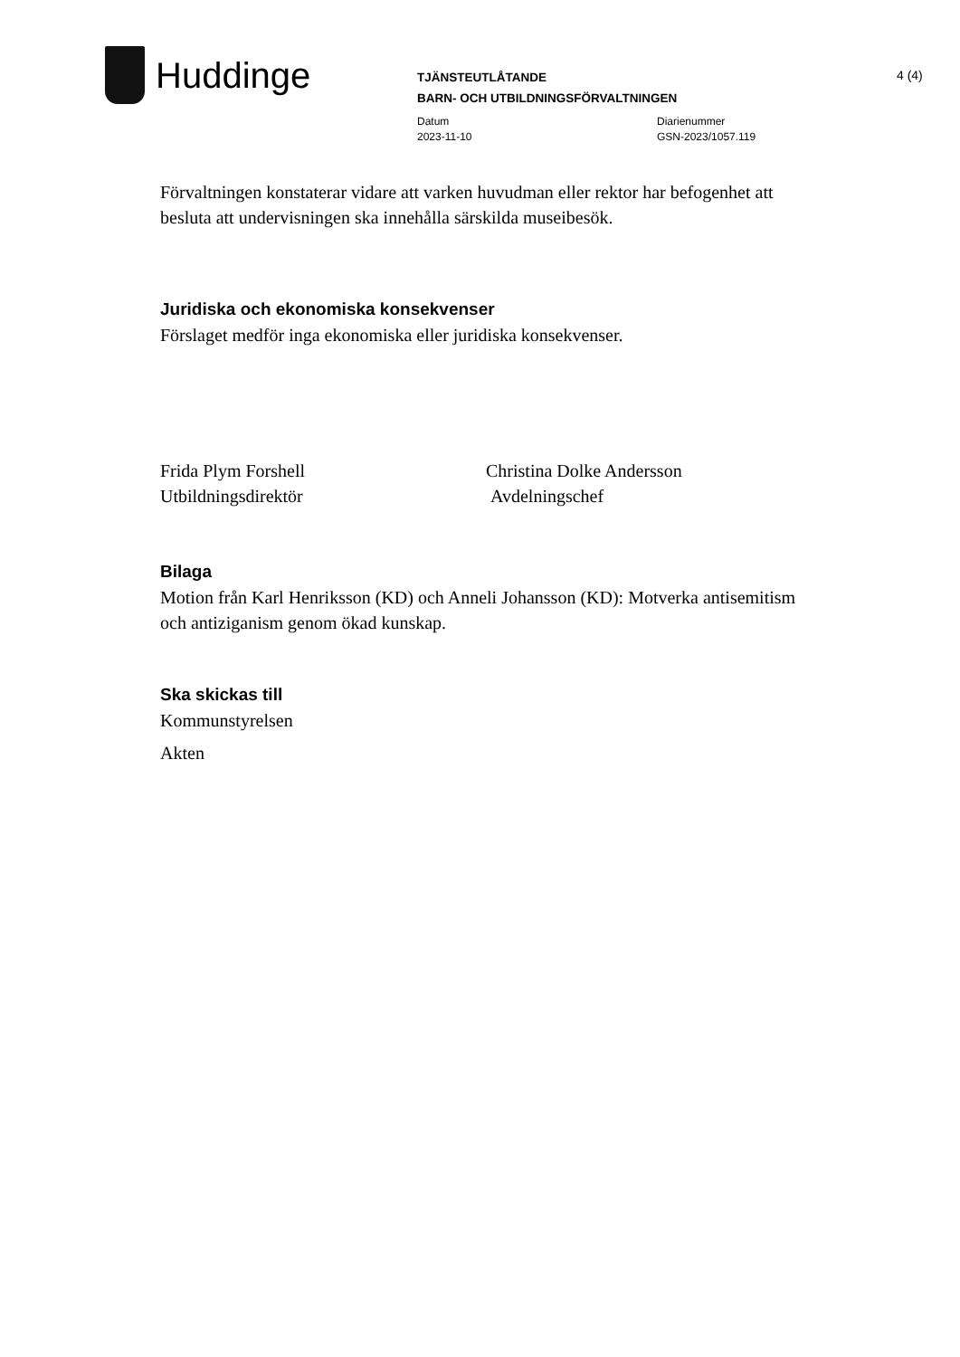Huddinge
TJÄNSTEUTLÅTANDE
BARN- OCH UTBILDNINGSFÖRVALTNINGEN
Datum
2023-11-10
Diarienummer
GSN-2023/1057.119
4 (4)
Förvaltningen konstaterar vidare att varken huvudman eller rektor har befogenhet att besluta att undervisningen ska innehålla särskilda museibesök.
Juridiska och ekonomiska konsekvenser
Förslaget medför inga ekonomiska eller juridiska konsekvenser.
Frida Plym Forshell
Utbildningsdirektör
Christina Dolke Andersson
Avdelningschef
Bilaga
Motion från Karl Henriksson (KD) och Anneli Johansson (KD): Motverka antisemitism och antiziganism genom ökad kunskap.
Ska skickas till
Kommunstyrelsen
Akten